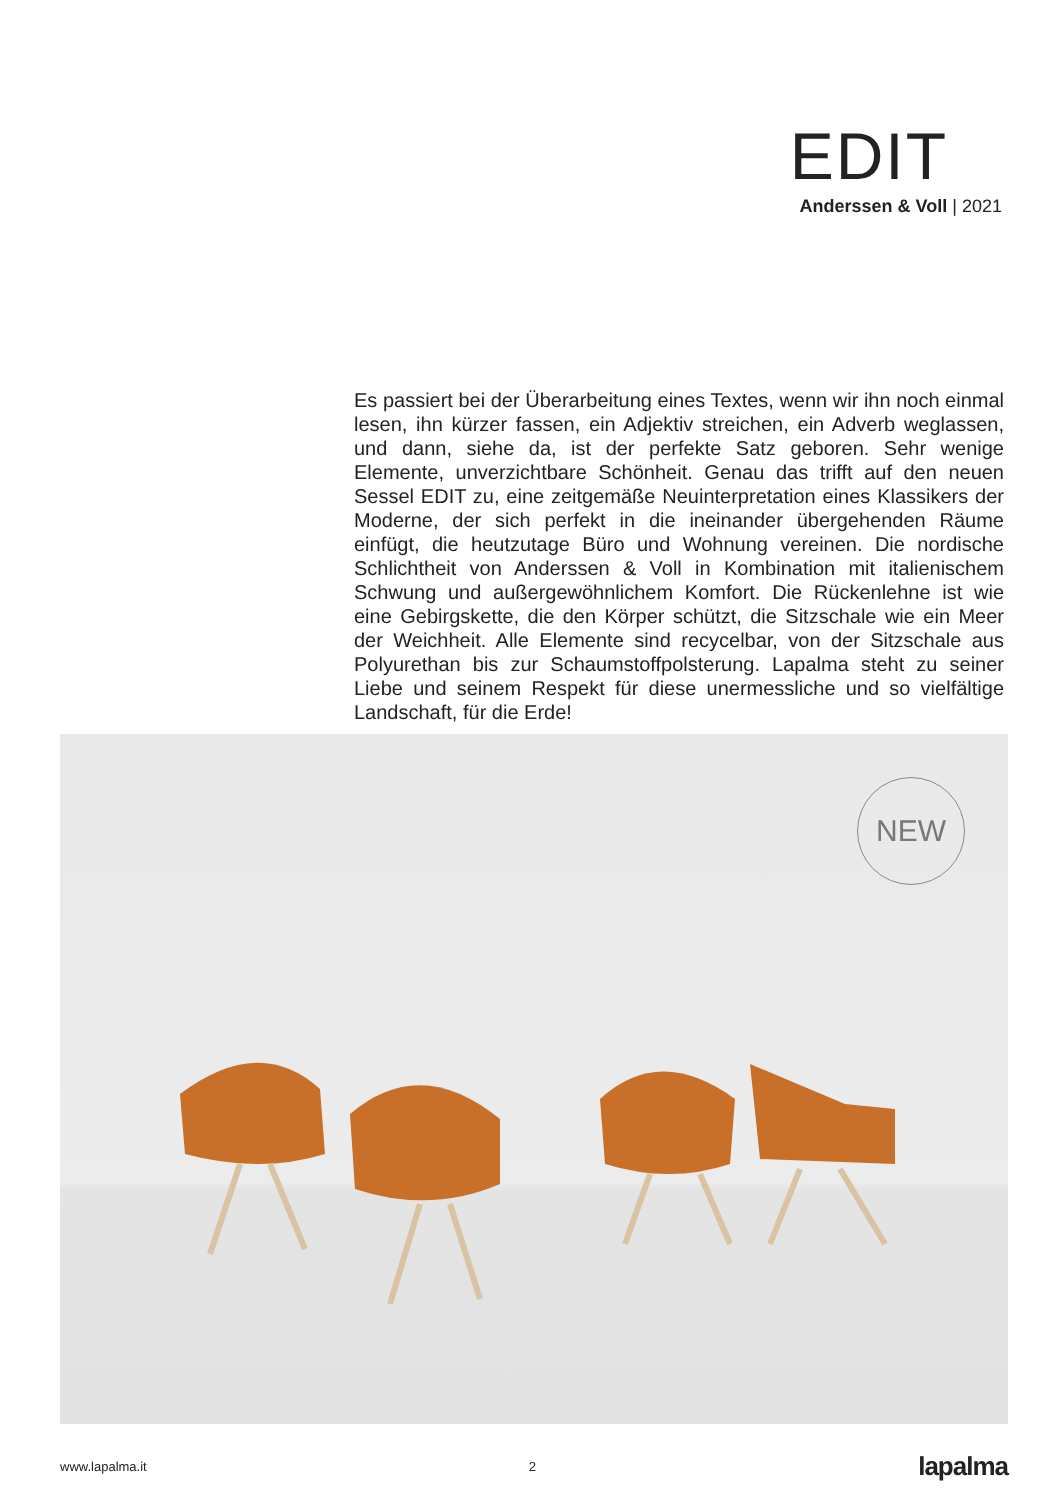EDIT
Anderssen & Voll | 2021
Es passiert bei der Überarbeitung eines Textes, wenn wir ihn noch einmal lesen, ihn kürzer fassen, ein Adjektiv streichen, ein Adverb weglassen, und dann, siehe da, ist der perfekte Satz geboren. Sehr wenige Elemente, unverzichtbare Schönheit. Genau das trifft auf den neuen Sessel EDIT zu, eine zeitgemäße Neuinterpretation eines Klassikers der Moderne, der sich perfekt in die ineinander übergehenden Räume einfügt, die heutzutage Büro und Wohnung vereinen. Die nordische Schlichtheit von Anderssen & Voll in Kombination mit italienischem Schwung und außergewöhnlichem Komfort. Die Rückenlehne ist wie eine Gebirgskette, die den Körper schützt, die Sitzschale wie ein Meer der Weichheit. Alle Elemente sind recycelbar, von der Sitzschale aus Polyurethan bis zur Schaumstoffpolsterung. Lapalma steht zu seiner Liebe und seinem Respekt für diese unermessliche und so vielfältige Landschaft, für die Erde!
NEW
www.lapalma.it 2 lapalma